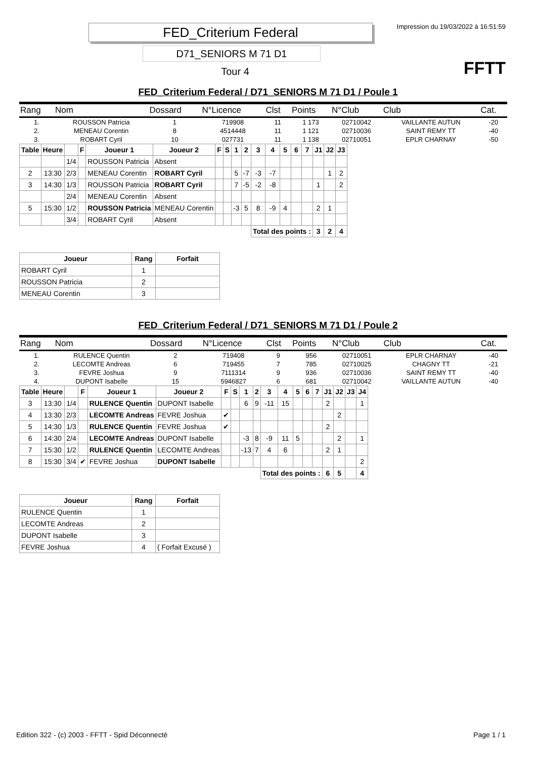FED_Criterium Federal
D71_SENIORS M 71 D1
Tour 4
Impression du 19/03/2022 à 16:51:59
FFTT
FED_Criterium Federal / D71_SENIORS M 71 D1 / Poule 1
| Rang | Nom | Dossard | N°Licence | Clst | Points | N°Club | Club | Cat. |
| --- | --- | --- | --- | --- | --- | --- | --- | --- |
| 1. | ROUSSON Patricia | 1 | 719908 | 11 | 1 173 | 02710042 | VAILLANTE AUTUN | -20 |
| 2. | MENEAU Corentin | 8 | 4514448 | 11 | 1 121 | 02710036 | SAINT REMY TT | -40 |
| 3. | ROBART Cyril | 10 | 027731 | 11 | 1 138 | 02710051 | EPLR CHARNAY | -50 |
| Table | Heure | | F | Joueur 1 | Joueur 2 | F | S | 1 | 2 | 3 | 4 | 5 | 6 | 7 | J1 | J2 | J3 |
| --- | --- | --- | --- | --- | --- | --- | --- | --- | --- | --- | --- | --- | --- | --- | --- | --- | --- |
| | | 1/4 | | ROUSSON Patricia | Absent | | | | | | | | | | | | |
| 2 | 13:30 | 2/3 | | MENEAU Corentin | ROBART Cyril | | | 5 | -7 | -3 | -7 | | | | | 1 | 2 |
| 3 | 14:30 | 1/3 | | ROUSSON Patricia | ROBART Cyril | | | 7 | -5 | -2 | -8 | | | | 1 | | 2 |
| | | 2/4 | | MENEAU Corentin | Absent | | | | | | | | | | | | |
| 5 | 15:30 | 1/2 | | ROUSSON Patricia | MENEAU Corentin | | | -3 | 5 | 8 | -9 | 4 | | | 2 | 1 | |
| | | 3/4 | | ROBART Cyril | Absent | | | | | | | | | | | | |
| | | | | | | | | | | Total des points : | | | | | 3 | 2 | 4 |
| Joueur | Rang | Forfait |
| --- | --- | --- |
| ROBART Cyril | 1 | |
| ROUSSON Patricia | 2 | |
| MENEAU Corentin | 3 | |
FED_Criterium Federal / D71_SENIORS M 71 D1 / Poule 2
| Rang | Nom | Dossard | N°Licence | Clst | Points | N°Club | Club | Cat. |
| --- | --- | --- | --- | --- | --- | --- | --- | --- |
| 1. | RULENCE Quentin | 2 | 719408 | 9 | 956 | 02710051 | EPLR CHARNAY | -40 |
| 2. | LECOMTE Andreas | 6 | 719455 | 7 | 785 | 02710025 | CHAGNY TT | -21 |
| 3. | FEVRE Joshua | 9 | 7111314 | 9 | 936 | 02710036 | SAINT REMY TT | -40 |
| 4. | DUPONT Isabelle | 15 | 5946827 | 6 | 681 | 02710042 | VAILLANTE AUTUN | -40 |
| Table | Heure | | F | Joueur 1 | Joueur 2 | F | S | 1 | 2 | 3 | 4 | 5 | 6 | 7 | J1 | J2 | J3 | J4 |
| --- | --- | --- | --- | --- | --- | --- | --- | --- | --- | --- | --- | --- | --- | --- | --- | --- | --- | --- |
| 3 | 13:30 | 1/4 | | RULENCE Quentin | DUPONT Isabelle | | | 6 | 9 | -11 | 15 | | | | 2 | | | 1 |
| 4 | 13:30 | 2/3 | | LECOMTE Andreas | FEVRE Joshua | ✔ | | | | | | | | | | 2 | | |
| 5 | 14:30 | 1/3 | | RULENCE Quentin | FEVRE Joshua | ✔ | | | | | | | | | 2 | | | |
| 6 | 14:30 | 2/4 | | LECOMTE Andreas | DUPONT Isabelle | | | -3 | 8 | -9 | 11 | 5 | | | | 2 | | 1 |
| 7 | 15:30 | 1/2 | | RULENCE Quentin | LECOMTE Andreas | | | -13 | 7 | 4 | 6 | | | | 2 | 1 | | |
| 8 | 15:30 | 3/4 | ✔ | FEVRE Joshua | DUPONT Isabelle | | | | | | | | | | | | | 2 |
| | | | | | | | | | | Total des points : | | | | | 6 | 5 | | 4 |
| Joueur | Rang | Forfait |
| --- | --- | --- |
| RULENCE Quentin | 1 | |
| LECOMTE Andreas | 2 | |
| DUPONT Isabelle | 3 | |
| FEVRE Joshua | 4 | ( Forfait Excusé ) |
Edition 322 - (c) 2003 - FFTT - Spid Déconnecté Page 1 / 1